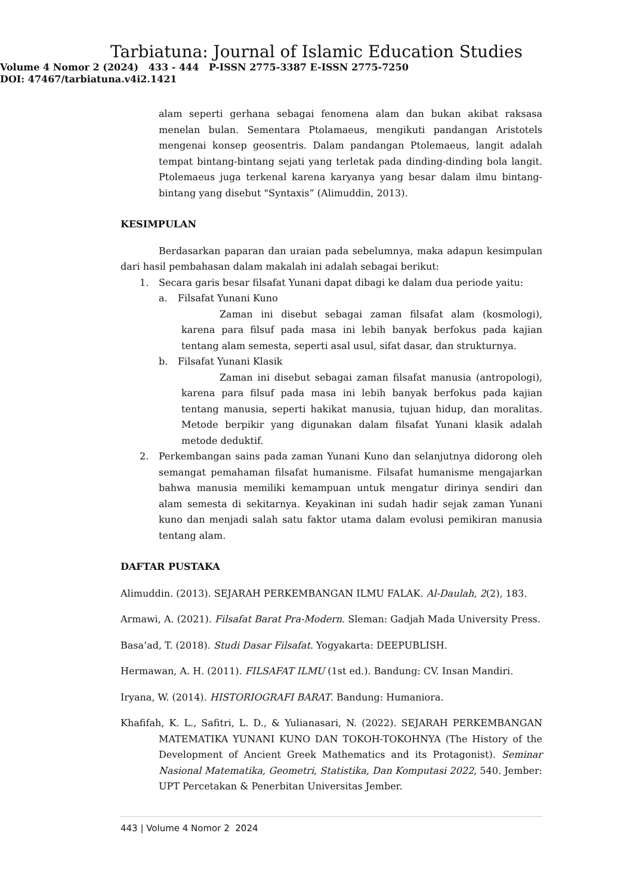Tarbiatuna: Journal of Islamic Education Studies
Volume 4 Nomor 2 (2024) 433 - 444 P-ISSN 2775-3387 E-ISSN 2775-7250
DOI: 47467/tarbiatuna.v4i2.1421
alam seperti gerhana sebagai fenomena alam dan bukan akibat raksasa menelan bulan. Sementara Ptolamaeus, mengikuti pandangan Aristotels mengenai konsep geosentris. Dalam pandangan Ptolemaeus, langit adalah tempat bintang-bintang sejati yang terletak pada dinding-dinding bola langit. Ptolemaeus juga terkenal karena karyanya yang besar dalam ilmu bintang-bintang yang disebut "Syntaxis” (Alimuddin, 2013).
KESIMPULAN
Berdasarkan paparan dan uraian pada sebelumnya, maka adapun kesimpulan dari hasil pembahasan dalam makalah ini adalah sebagai berikut:
1. Secara garis besar filsafat Yunani dapat dibagi ke dalam dua periode yaitu:
a. Filsafat Yunani Kuno
Zaman ini disebut sebagai zaman filsafat alam (kosmologi), karena para filsuf pada masa ini lebih banyak berfokus pada kajian tentang alam semesta, seperti asal usul, sifat dasar, dan strukturnya.
b. Filsafat Yunani Klasik
Zaman ini disebut sebagai zaman filsafat manusia (antropologi), karena para filsuf pada masa ini lebih banyak berfokus pada kajian tentang manusia, seperti hakikat manusia, tujuan hidup, dan moralitas. Metode berpikir yang digunakan dalam filsafat Yunani klasik adalah metode deduktif.
2. Perkembangan sains pada zaman Yunani Kuno dan selanjutnya didorong oleh semangat pemahaman filsafat humanisme. Filsafat humanisme mengajarkan bahwa manusia memiliki kemampuan untuk mengatur dirinya sendiri dan alam semesta di sekitarnya. Keyakinan ini sudah hadir sejak zaman Yunani kuno dan menjadi salah satu faktor utama dalam evolusi pemikiran manusia tentang alam.
DAFTAR PUSTAKA
Alimuddin. (2013). SEJARAH PERKEMBANGAN ILMU FALAK. Al-Daulah, 2(2), 183.
Armawi, A. (2021). Filsafat Barat Pra-Modern. Sleman: Gadjah Mada University Press.
Basa’ad, T. (2018). Studi Dasar Filsafat. Yogyakarta: DEEPUBLISH.
Hermawan, A. H. (2011). FILSAFAT ILMU (1st ed.). Bandung: CV. Insan Mandiri.
Iryana, W. (2014). HISTORIOGRAFI BARAT. Bandung: Humaniora.
Khafifah, K. L., Safitri, L. D., & Yulianasari, N. (2022). SEJARAH PERKEMBANGAN MATEMATIKA YUNANI KUNO DAN TOKOH-TOKOHNYA (The History of the Development of Ancient Greek Mathematics and its Protagonist). Seminar Nasional Matematika, Geometri, Statistika, Dan Komputasi 2022, 540. Jember: UPT Percetakan & Penerbitan Universitas Jember.
443 | Volume 4 Nomor 2 2024